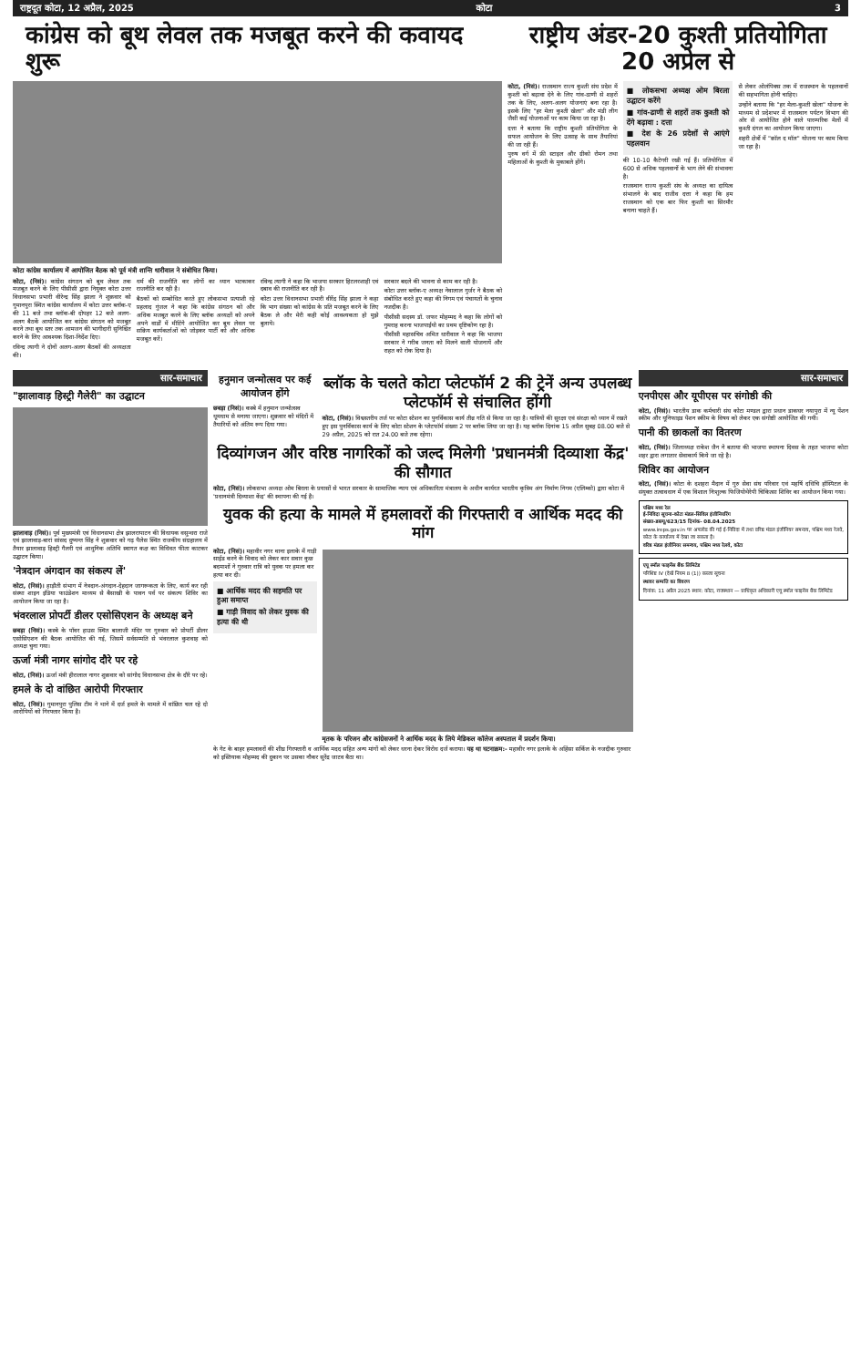राष्ट्रदूत कोटा, 12 अप्रैल, 2025 कोटा 3
कांग्रेस को बूथ लेवल तक मजबूत करने की कवायद शुरू
कोटा कांग्रेस कार्यालय में आयोजित बैठक को पूर्व मंत्री शान्ति धारीवाल ने संबोधित किया।
कोटा, (निसं)। कांग्रेस संगठन को बूथ लेवल तक मजबूत करने के लिए पीसीसी द्वारा नियुक्त कोटा उत्तर विधानसभा प्रभारी वीरेन्द्र सिंह झाला ने शुक्रवार को गुमानपुरा स्थित कांग्रेस कार्यालय में कोटा उत्तर ब्लॉक-ए की 11 बजे तथा ब्लॉक-बी दोपहर 12 बजे अलग-अलग बैठकें आयोजित कर कांग्रेस संगठन को मजबूत करने तथा बूथ स्तर तक आमजन की भागीदारी सुनिश्चित करने के लिए आवश्यक दिशा-निर्देश दिए।
रविन्द्र त्यागी ने दोनों अलग-अलग बैठकों की अध्यक्षता की।
धर्म की राजनीति कर लोगों का ध्यान भटकाकर राजनीति कर रही है।
बैठकों को सम्बोधित करते हुए लोकसभा प्रत्याशी रहे प्रहलाद गुंजल ने कहा कि कांग्रेस संगठन को और अधिक मजबूत करने के लिए ब्लॉक अध्यक्षों को अपने अपने वार्डों में मीटिंगे आयोजित कर बूथ लेवल पर सक्रिय कार्यकर्ताओं को जोड़कर पार्टी को और अधिक मजबूत करें।
रविन्द्र त्यागी ने कहा कि भाजपा सरकार हिटलरशाही एवं दबाव की राजनीति कर रही है।
कोटा उत्तर विधानसभा प्रभारी वीरेंद्र सिंह झाला ने कहा कि भाग संख्या को कांग्रेस के प्रति मजबूत करने के लिए बैठक ले और मेरी कही कोई आवश्यकता हो मुझे बुलाये।
सरकार बदले की भावना से काम कर रही है।
कोटा उत्तर ब्लॉक-ए अध्यक्ष नेवालाल गुर्जर ने बैठक को संबोधित करते हुए कहा की निगम एवं पंचायतों के चुनाव नजदीक है।
पीसीसी सदस्य डॉ. जफर मोहम्मद ने कहा कि लोगों को गुमराह करना भाजपाईयो का प्रथम दृष्टिकोण रहा है।
पीसीसी महासचिव अमित धारीवाल ने कहा कि भाजपा सरकार ने गरीब जनता को मिलने वाली योजनायें और राहत को रोक दिया है।
राष्ट्रीय अंडर-20 कुश्ती प्रतियोगिता 20 अप्रेल से
कोटा, (निसं)। राजस्थान राज्य कुश्ती संघ प्रदेश में कुश्ती को बढ़ावा देने के लिए गांव-ढाणी से शहरों तक के लिए, अलग-अलग योजनाएं बना रहा है। इसके लिए "हर मेला कुश्ती खेला" और मंडी लीग जैसी कई योजनाओं पर काम किया जा रहा है।
दत्ता ने बताया कि राष्ट्रीय कुश्ती प्रतियोगिता के सफल आयोजन के लिए उत्साह के साथ तैयारियां की जा रही हैं।
पुरुष वर्ग में फ्री स्टाइल और ग्रीको रोमन तथा महिलाओं के कुश्ती के मुकाबले होंगे।
■ लोकसभा अध्यक्ष ओम बिरला उद्घाटन करेंगे
■ गांव-ढाणी से शहरों तक कुश्ती को देंगे बढ़ावा : दत्ता
■ देश के 26 प्रदेशों से आएंगे पहलवान
की 10-10 कैटेगरी रखी गई हैं। प्रतियोगिता में 600 से अधिक पहलवानों के भाग लेने की संभावना है।
राजस्थान राज्य कुश्ती संघ के अध्यक्ष का दायित्व संभालने के बाद राजीव दत्ता ने कहा कि हम राजस्थान को एक बार फिर कुश्ती का सिरमौर बनाना चाहते हैं।
से लेकर ओलंपिक्स तक में राजस्थान के पहलवानों की सहभागिता होनी चाहिए।
उन्होंने बताया कि "हर मेला-कुश्ती खेला" योजना के माध्यम से प्रदेशभर में राजस्थान पर्यटन विभाग की ओर से आयोजित होने वाले पारम्परिक मेलों में कुश्ती दंगल का आयोजन किया जाएगा।
शहरी क्षेत्रों में "क्रॉल द मॉल" योजना पर काम किया जा रहा है।
सार-समाचार
"झालावाड़ हिस्ट्री गैलेरी" का उद्घाटन
झालावाड़ (निसं)। पूर्व मुख्यमंत्री एवं विधानसभा क्षेत्र झालरापाटन की विधायक वसुन्धरा राजे एवं झालावाड़-बारां सांसद दुष्यन्त सिंह ने शुक्रवार को गढ़ पैलेस स्थित राजकीय संग्रहालय में तैयार झालावाड़ हिस्ट्री गैलरी एवं आधुनिक अतिथि स्वागत कक्ष का विधिवत फीता काटकर उद्घाटन किया।
'नेत्रदान अंगदान का संकल्प लें'
कोटा, (निसं)। हाड़ौती संभाग में नेत्रदान-अंगदान-देहदान जागरूकता के लिए, कार्य कर रही संस्था शाइन इंडिया फाउंडेशन माध्यम से बैसाखी के पावन पर्व पर संकल्प शिविर का आयोजन किया जा रहा है।
भंवरलाल प्रोपर्टी डीलर एसोसिएशन के अध्यक्ष बने
छबड़ा (निसं)। कस्बे के पॉवर हाउस स्थित बालाजी मंदिर पर गुरुवार को प्रोपर्टी डीलर एसोसिएशन की बैठक आयोजित की गई, जिसमें सर्वसम्मति से भंवरलाल कुशवाह को अध्यक्ष चुना गया।
ऊर्जा मंत्री नागर सांगोद दौरे पर रहे
कोटा, (निसं)। ऊर्जा मंत्री हीरालाल नागर शुक्रवार को सांगोद विधानसभा क्षेत्र के दौरे पर रहे।
हमले के दो वांछित आरोपी गिरफ्तार
कोटा, (निसं)। गुमानपुरा पुलिस टीम ने थाने में दर्ज हमले के मामले में वांछित चल रहे दो आरोपियों को गिरफ्तार किया है।
हनुमान जन्मोत्सव पर कई आयोजन होंगे
छबड़ा (निसं)। कस्बे में हनुमान जन्मोत्सव धूमधाम से मनाया जाएगा। शुक्रवार को मंदिरों में तैयारियों को अंतिम रूप दिया गया।
ब्लॉक के चलते कोटा प्लेटफॉर्म 2 की ट्रेनें अन्य उपलब्ध प्लेटफॉर्म से संचालित होंगी
कोटा, (निसं)। विश्वस्तरीय तर्ज पर कोटा स्टेशन का पुनर्विकास कार्य तीव्र गति से किया जा रहा है। यात्रियों की सुरक्षा एवं संरक्षा को ध्यान में रखते हुए इस पुनर्विकास कार्य के लिए कोटा स्टेशन के प्लेटफॉर्म संख्या 2 पर ब्लॉक लिया जा रहा है। यह ब्लॉक दिनांक 15 अप्रैल सुबह 08.00 बजे से 29 अप्रैल, 2025 को रात 24.00 बजे तक रहेगा।
दिव्यांगजन और वरिष्ठ नागरिकों को जल्द मिलेगी 'प्रधानमंत्री दिव्याशा केंद्र' की सौगात
कोटा, (निसं)। लोकसभा अध्यक्ष ओम बिरला के प्रयासों से भारत सरकार के सामाजिक न्याय एवं अधिकारिता मंत्रालय के अधीन कार्यरत भारतीय कृत्रिम अंग निर्माण निगम (एलिम्को) द्वारा कोटा में 'प्रधानमंत्री दिव्याशा केंद्र' की स्थापना की गई है।
युवक की हत्या के मामले में हमलावरों की गिरफ्तारी व आर्थिक मदद की मांग
कोटा, (निसं)। महावीर नगर थाना इलाके में गाड़ी साईड करने के विवाद को लेकर कार सवार कुछ बदमाशों ने गुरुवार रात्रि को युवक पर हमला कर हत्या कर दी।
■ आर्थिक मदद की सहमति पर हुआ समाप्त
■ गाड़ी विवाद को लेकर युवक की हत्या की थी
मृतक के परिजन और कांग्रेसजनों ने आर्थिक मदद के लिये मेडिकल कॉलेज अस्पताल में प्रदर्शन किया।
के गेट के बाहर हमलावरों की शीघ्र गिरफ्तारी व आर्थिक मदद सहित अन्य मांगों को लेकर धरना देकर विरोध दर्ज कराया। यह था घटनाक्रम:- महावीर नगर इलाके के अहिंसा सर्किल के नजदीक गुरुवार को इस्तियाक मोहम्मद की दुकान पर उसका नौकर सुरेंद्र जाटव बैठा था।
सार-समाचार
एनपीएस और यूपीएस पर संगोष्ठी की
कोटा, (निसं)। भारतीय डाक कर्मचारी संघ कोटा मण्डल द्वारा प्रधान डाकघर नयापुरा में न्यू पेंशन स्कीम और यूनिफाइड पेंशन स्कीम के विषय को लेकर एक संगोष्ठी आयोजित की गयी।
पानी की छाकलों का वितरण
कोटा, (निसं)। जिलाध्यक्ष राकेश जैन ने बताया की भाजपा स्थापना दिवस के तहत भाजपा कोटा शहर द्वारा लगातार सेवाकार्य किये जा रहे है।
शिविर का आयोजन
कोटा, (निसं)। कोटा के दशहरा मैदान में गुरु सेवा संघ परिवार एवं महर्षि दधिचि हॉस्पिटल के संयुक्त तत्वावधान में एक विशाल निःशुल्क फिजियोथेरेपी चिकित्सा शिविर का आयोजन किया गया।
पश्चिम मध्य रेल
ई-निविदा सूचना-कोटा मंडल-सिविल इंजीनियरिंग
संख्या-डब्ल्यू/623/15 दिनांक- 08.04.2025
www.ireps.gov.in पर अपलोड की गई ई-निविदा में तथा वरिष्ठ मंडल इंजीनियर समन्वय, पश्चिम मध्य रेलवे, कोटा के कार्यालय में देखा जा सकता है।
वरिष्ठ मंडल इंजीनियर समन्वय, पश्चिम मध्य रेलवे, कोटा
एयू स्मॉल फाइनेंस बैंक लिमिटेड
परिशिष्ट IV (देखें नियम 8 (1)) कब्जा सूचना
स्थावर सम्पत्ति का विवरण
दिनांक: 11 अप्रैल 2025 स्थान: कोटा, राजस्थान — प्राधिकृत अधिकारी एयू स्मॉल फाइनेंस बैंक लिमिटेड